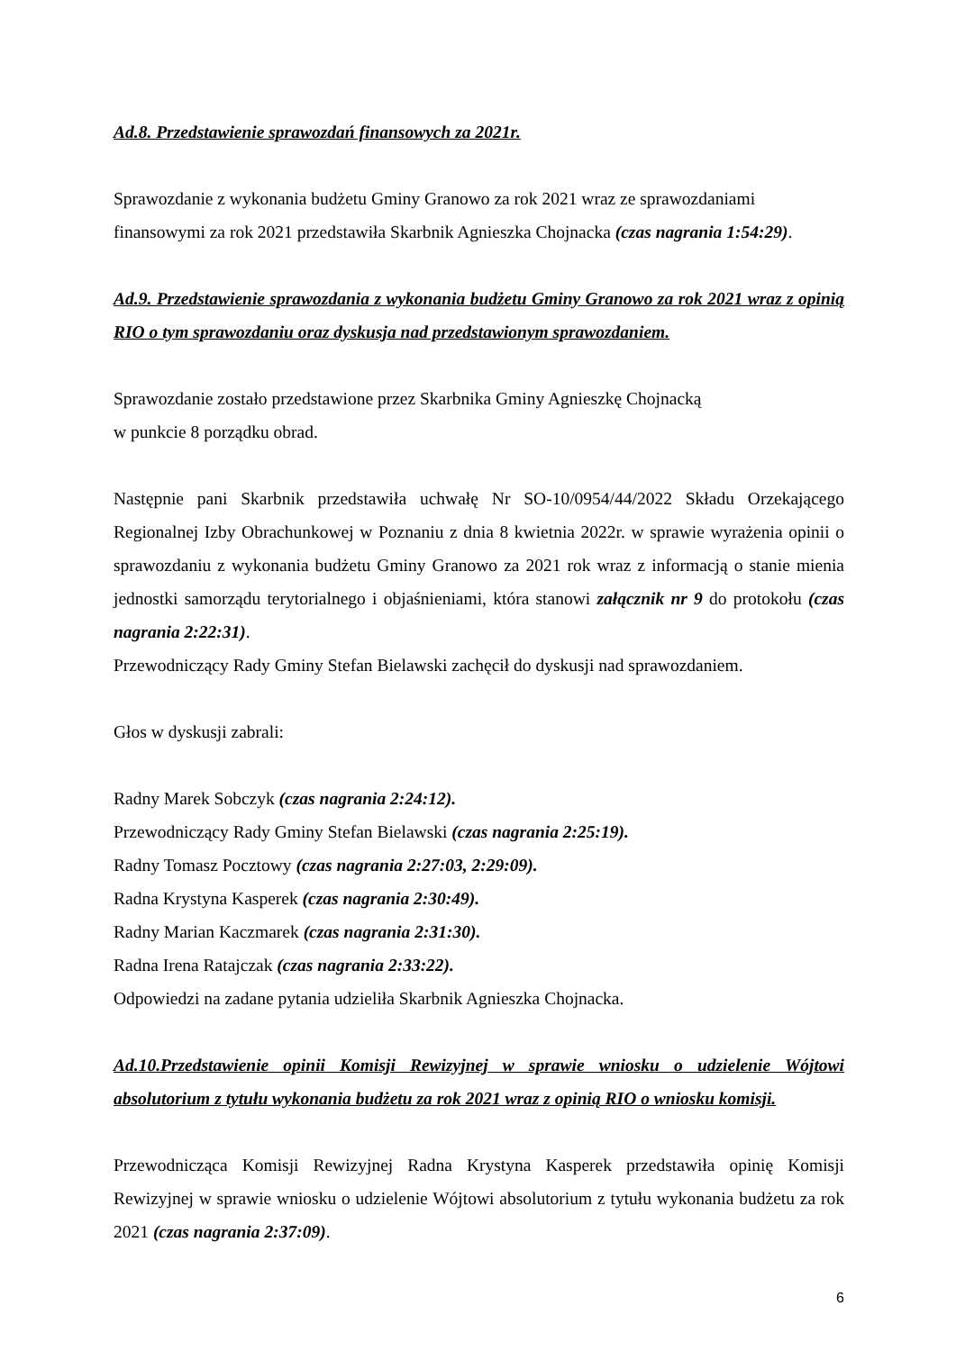Ad.8. Przedstawienie sprawozdań finansowych za 2021r.
Sprawozdanie z wykonania budżetu Gminy Granowo za rok 2021 wraz ze sprawozdaniami
finansowymi za rok 2021 przedstawiła Skarbnik Agnieszka Chojnacka (czas nagrania 1:54:29).
Ad.9. Przedstawienie sprawozdania z wykonania budżetu Gminy Granowo za rok 2021 wraz z opinią RIO o tym sprawozdaniu oraz dyskusja nad przedstawionym sprawozdaniem.
Sprawozdanie zostało przedstawione przez Skarbnika Gminy Agnieszkę Chojnacką
w punkcie 8 porządku obrad.
Następnie pani Skarbnik przedstawiła uchwałę Nr SO-10/0954/44/2022 Składu Orzekającego Regionalnej Izby Obrachunkowej w Poznaniu z dnia 8 kwietnia 2022r. w sprawie wyrażenia opinii o sprawozdaniu z wykonania budżetu Gminy Granowo za 2021 rok wraz z informacją o stanie mienia jednostki samorządu terytorialnego i objaśnieniami, która stanowi załącznik nr 9 do protokołu (czas nagrania 2:22:31).
Przewodniczący Rady Gminy Stefan Bielawski zachęcił do dyskusji nad sprawozdaniem.
Głos w dyskusji zabrali:
Radny Marek Sobczyk (czas nagrania 2:24:12).
Przewodniczący Rady Gminy Stefan Bielawski (czas nagrania 2:25:19).
Radny Tomasz Pocztowy (czas nagrania 2:27:03, 2:29:09).
Radna Krystyna Kasperek (czas nagrania 2:30:49).
Radny Marian Kaczmarek (czas nagrania 2:31:30).
Radna Irena Ratajczak (czas nagrania 2:33:22).
Odpowiedzi na zadane pytania udzieliła Skarbnik Agnieszka Chojnacka.
Ad.10.Przedstawienie opinii Komisji Rewizyjnej w sprawie wniosku o udzielenie Wójtowi absolutorium z tytułu wykonania budżetu za rok 2021 wraz z opinią RIO o wniosku komisji.
Przewodnicząca Komisji Rewizyjnej Radna Krystyna Kasperek przedstawiła opinię Komisji Rewizyjnej w sprawie wniosku o udzielenie Wójtowi absolutorium z tytułu wykonania budżetu za rok 2021 (czas nagrania 2:37:09).
6